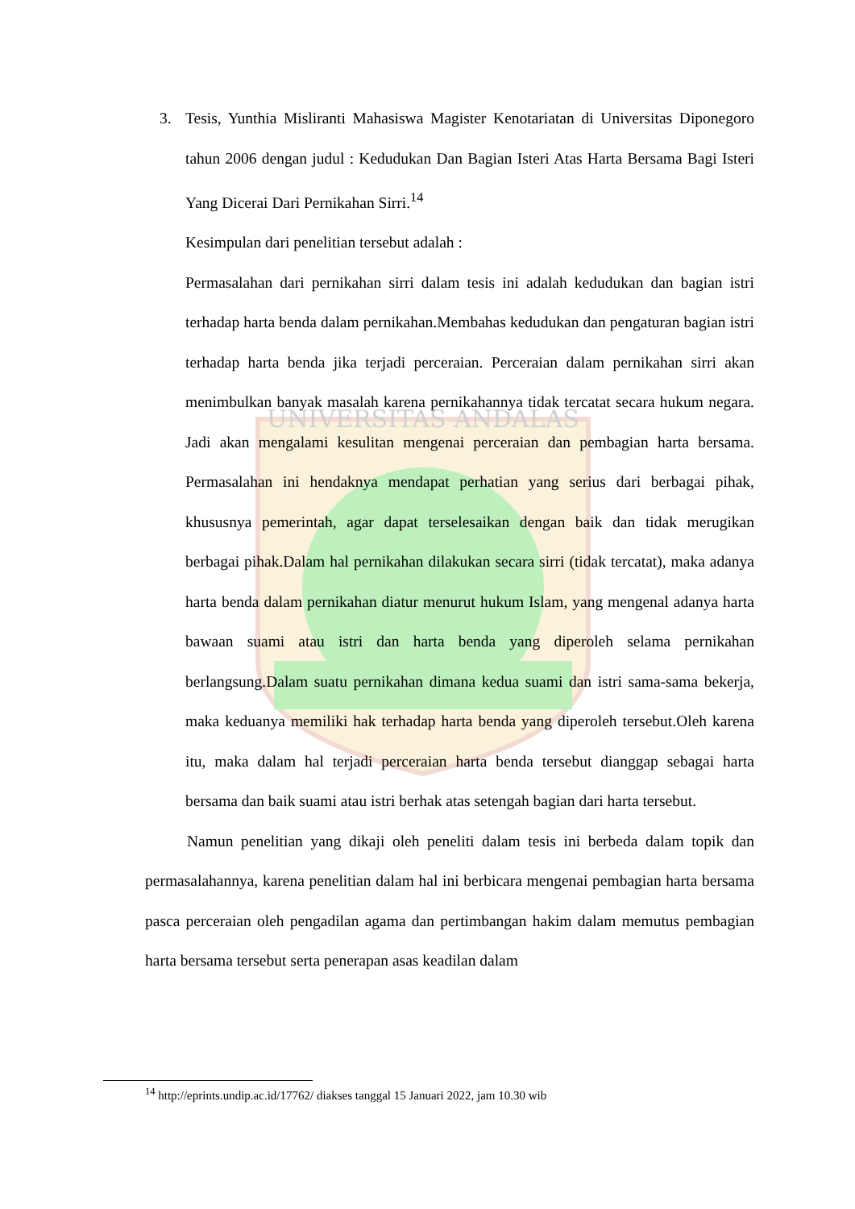UNIVERSITAS ANDALAS
3. Tesis, Yunthia Misliranti Mahasiswa Magister Kenotariatan di Universitas Diponegoro tahun 2006 dengan judul : Kedudukan Dan Bagian Isteri Atas Harta Bersama Bagi Isteri Yang Dicerai Dari Pernikahan Sirri.<sup>14</sup>
Kesimpulan dari penelitian tersebut adalah :
Permasalahan dari pernikahan sirri dalam tesis ini adalah kedudukan dan bagian istri terhadap harta benda dalam pernikahan.Membahas kedudukan dan pengaturan bagian istri terhadap harta benda jika terjadi perceraian. Perceraian dalam pernikahan sirri akan menimbulkan banyak masalah karena pernikahannya tidak tercatat secara hukum negara. Jadi akan mengalami kesulitan mengenai perceraian dan pembagian harta bersama. Permasalahan ini hendaknya mendapat perhatian yang serius dari berbagai pihak, khususnya pemerintah, agar dapat terselesaikan dengan baik dan tidak merugikan berbagai pihak.Dalam hal pernikahan dilakukan secara sirri (tidak tercatat), maka adanya harta benda dalam pernikahan diatur menurut hukum Islam, yang mengenal adanya harta bawaan suami atau istri dan harta benda yang diperoleh selama pernikahan berlangsung.Dalam suatu pernikahan dimana kedua suami dan istri sama-sama bekerja, maka keduanya memiliki hak terhadap harta benda yang diperoleh tersebut.Oleh karena itu, maka dalam hal terjadi perceraian harta benda tersebut dianggap sebagai harta bersama dan baik suami atau istri berhak atas setengah bagian dari harta tersebut.
Namun penelitian yang dikaji oleh peneliti dalam tesis ini berbeda dalam topik dan permasalahannya, karena penelitian dalam hal ini berbicara mengenai pembagian harta bersama pasca perceraian oleh pengadilan agama dan pertimbangan hakim dalam memutus pembagian harta bersama tersebut serta penerapan asas keadilan dalam
<sup>14</sup> http://eprints.undip.ac.id/17762/ diakses tanggal 15 Januari 2022, jam 10.30 wib